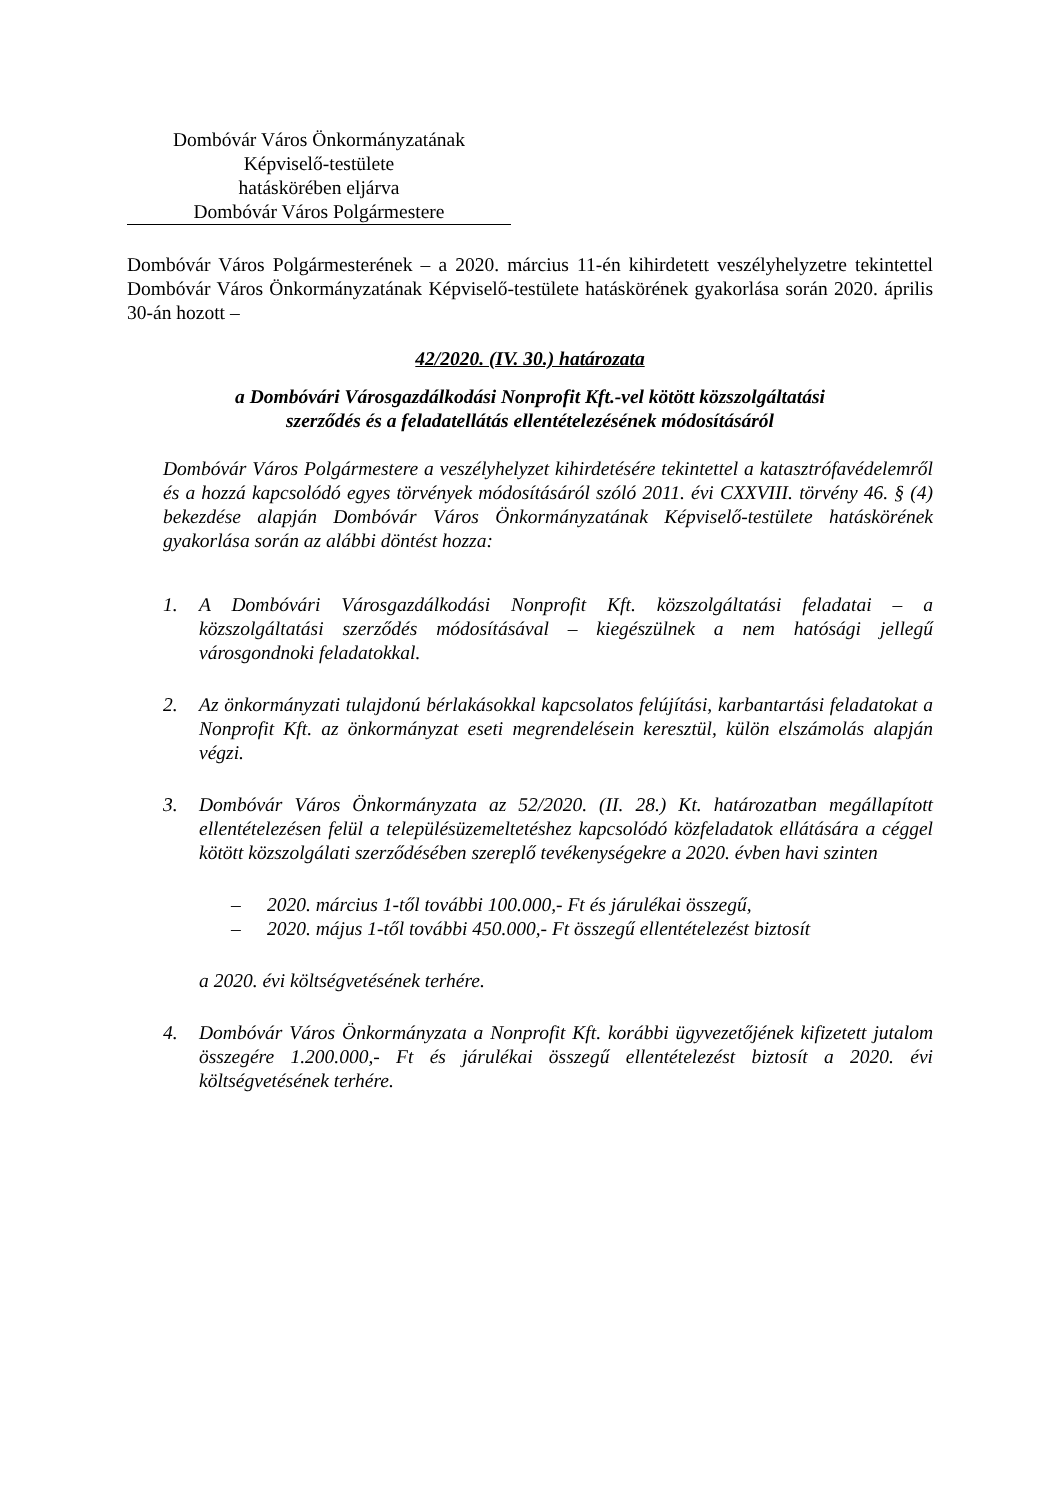Dombóvár Város Önkormányzatának
Képviselő-testülete
hatáskörében eljárva
Dombóvár Város Polgármestere
Dombóvár Város Polgármesterének – a 2020. március 11-én kihirdetett veszélyhelyzetre tekintettel Dombóvár Város Önkormányzatának Képviselő-testülete hatáskörének gyakorlása során 2020. április 30-án hozott –
42/2020. (IV. 30.) határozata
a Dombóvári Városgazdálkodási Nonprofit Kft.-vel kötött közszolgáltatási
szerződés és a feladatellátás ellentételezésének módosításáról
Dombóvár Város Polgármestere a veszélyhelyzet kihirdetésére tekintettel a katasztrófavédelemről és a hozzá kapcsolódó egyes törvények módosításáról szóló 2011. évi CXXVIII. törvény 46. § (4) bekezdése alapján Dombóvár Város Önkormányzatának Képviselő-testülete hatáskörének gyakorlása során az alábbi döntést hozza:
1. A Dombóvári Városgazdálkodási Nonprofit Kft. közszolgáltatási feladatai – a közszolgáltatási szerződés módosításával – kiegészülnek a nem hatósági jellegű városgondnoki feladatokkal.
2. Az önkormányzati tulajdonú bérlakásokkal kapcsolatos felújítási, karbantartási feladatokat a Nonprofit Kft. az önkormányzat eseti megrendelésein keresztül, külön elszámolás alapján végzi.
3. Dombóvár Város Önkormányzata az 52/2020. (II. 28.) Kt. határozatban megállapított ellentételezésen felül a településüzemeltetéshez kapcsolódó közfeladatok ellátására a céggel kötött közszolgálati szerződésében szereplő tevékenységekre a 2020. évben havi szinten
– 2020. március 1-től további 100.000,- Ft és járulékai összegű,
– 2020. május 1-től további 450.000,- Ft összegű ellentételezést biztosít
a 2020. évi költségvetésének terhére.
4. Dombóvár Város Önkormányzata a Nonprofit Kft. korábbi ügyvezetőjének kifizetett jutalom összegére 1.200.000,- Ft és járulékai összegű ellentételezést biztosít a 2020. évi költségvetésének terhére.